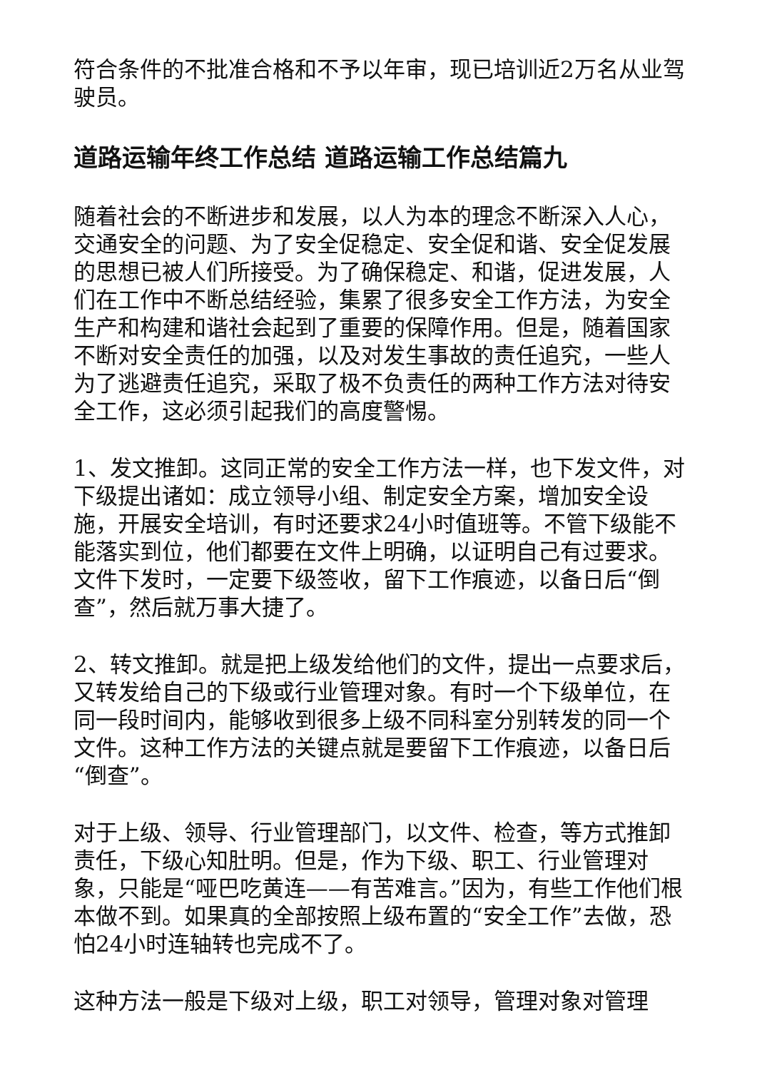符合条件的不批准合格和不予以年审，现已培训近2万名从业驾驶员。
道路运输年终工作总结 道路运输工作总结篇九
随着社会的不断进步和发展，以人为本的理念不断深入人心，交通安全的问题、为了安全促稳定、安全促和谐、安全促发展的思想已被人们所接受。为了确保稳定、和谐，促进发展，人们在工作中不断总结经验，集累了很多安全工作方法，为安全生产和构建和谐社会起到了重要的保障作用。但是，随着国家不断对安全责任的加强，以及对发生事故的责任追究，一些人为了逃避责任追究，采取了极不负责任的两种工作方法对待安全工作，这必须引起我们的高度警惕。
1、发文推卸。这同正常的安全工作方法一样，也下发文件，对下级提出诸如：成立领导小组、制定安全方案，增加安全设施，开展安全培训，有时还要求24小时值班等。不管下级能不能落实到位，他们都要在文件上明确，以证明自己有过要求。文件下发时，一定要下级签收，留下工作痕迹，以备日后“倒查”，然后就万事大捷了。
2、转文推卸。就是把上级发给他们的文件，提出一点要求后，又转发给自己的下级或行业管理对象。有时一个下级单位，在同一段时间内，能够收到很多上级不同科室分别转发的同一个文件。这种工作方法的关键点就是要留下工作痕迹，以备日后“倒查”。
对于上级、领导、行业管理部门，以文件、检查，等方式推卸责任，下级心知肚明。但是，作为下级、职工、行业管理对象，只能是“哑巴吃黄连——有苦难言。”因为，有些工作他们根本做不到。如果真的全部按照上级布置的“安全工作”去做，恐怕24小时连轴转也完成不了。
这种方法一般是下级对上级，职工对领导，管理对象对管理